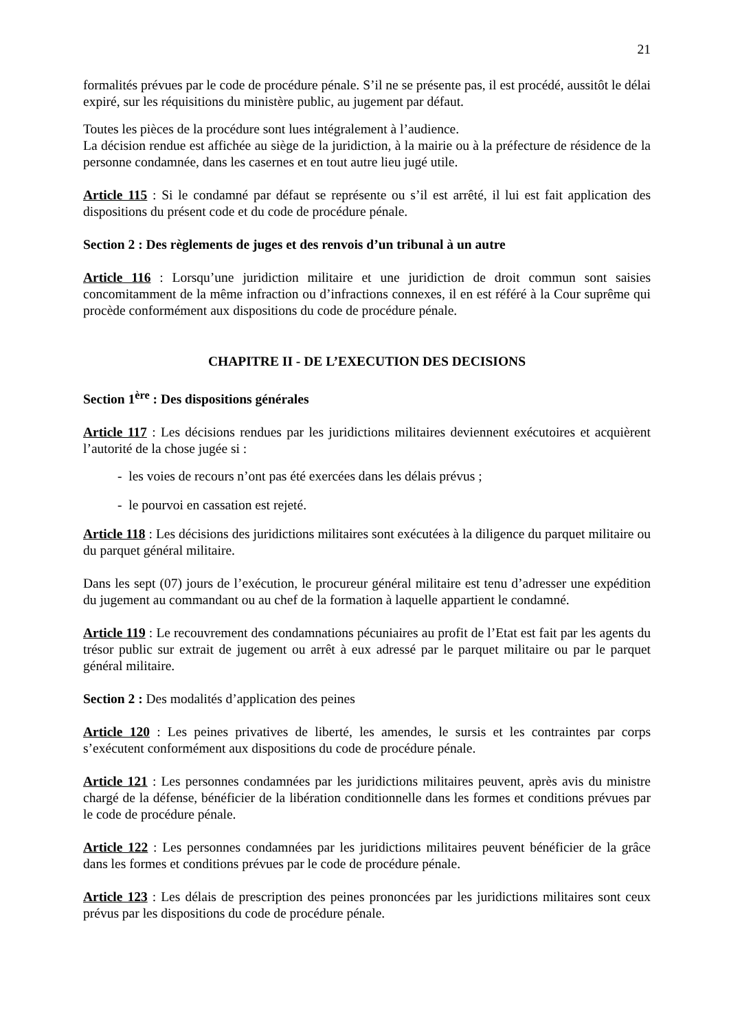21
formalités prévues par le code de procédure pénale. S’il ne se présente pas, il est procédé, aussitôt le délai expiré, sur les réquisitions du ministère public, au jugement par défaut.
Toutes les pièces de la procédure sont lues intégralement à l’audience.
La décision rendue est affichée au siège de la juridiction, à la mairie ou à la préfecture de résidence de la personne condamnée, dans les casernes et en tout autre lieu jugé utile.
Article 115 : Si le condamné par défaut se représente ou s’il est arrêté, il lui est fait application des dispositions du présent code et du code de procédure pénale.
Section 2 : Des règlements de juges et des renvois d’un tribunal à un autre
Article 116 : Lorsqu’une juridiction militaire et une juridiction de droit commun sont saisies concomitamment de la même infraction ou d’infractions connexes, il en est référé à la Cour suprême qui procède conformément aux dispositions du code de procédure pénale.
CHAPITRE II - DE L’EXECUTION DES DECISIONS
Section 1<sup>ère</sup> : Des dispositions générales
Article 117 : Les décisions rendues par les juridictions militaires deviennent exécutoires et acquièrent l’autorité de la chose jugée si :
- les voies de recours n’ont pas été exercées dans les délais prévus ;
- le pourvoi en cassation est rejeté.
Article 118 : Les décisions des juridictions militaires sont exécutées à la diligence du parquet militaire ou du parquet général militaire.
Dans les sept (07) jours de l’exécution, le procureur général militaire est tenu d’adresser une expédition du jugement au commandant ou au chef de la formation à laquelle appartient le condamné.
Article 119 : Le recouvrement des condamnations pécuniaires au profit de l’Etat est fait par les agents du trésor public sur extrait de jugement ou arrêt à eux adressé par le parquet militaire ou par le parquet général militaire.
Section 2 : Des modalités d’application des peines
Article 120 : Les peines privatives de liberté, les amendes, le sursis et les contraintes par corps s’exécutent conformément aux dispositions du code de procédure pénale.
Article 121 : Les personnes condamnées par les juridictions militaires peuvent, après avis du ministre chargé de la défense, bénéficier de la libération conditionnelle dans les formes et conditions prévues par le code de procédure pénale.
Article 122 : Les personnes condamnées par les juridictions militaires peuvent bénéficier de la grâce dans les formes et conditions prévues par le code de procédure pénale.
Article 123 : Les délais de prescription des peines prononcées par les juridictions militaires sont ceux prévus par les dispositions du code de procédure pénale.